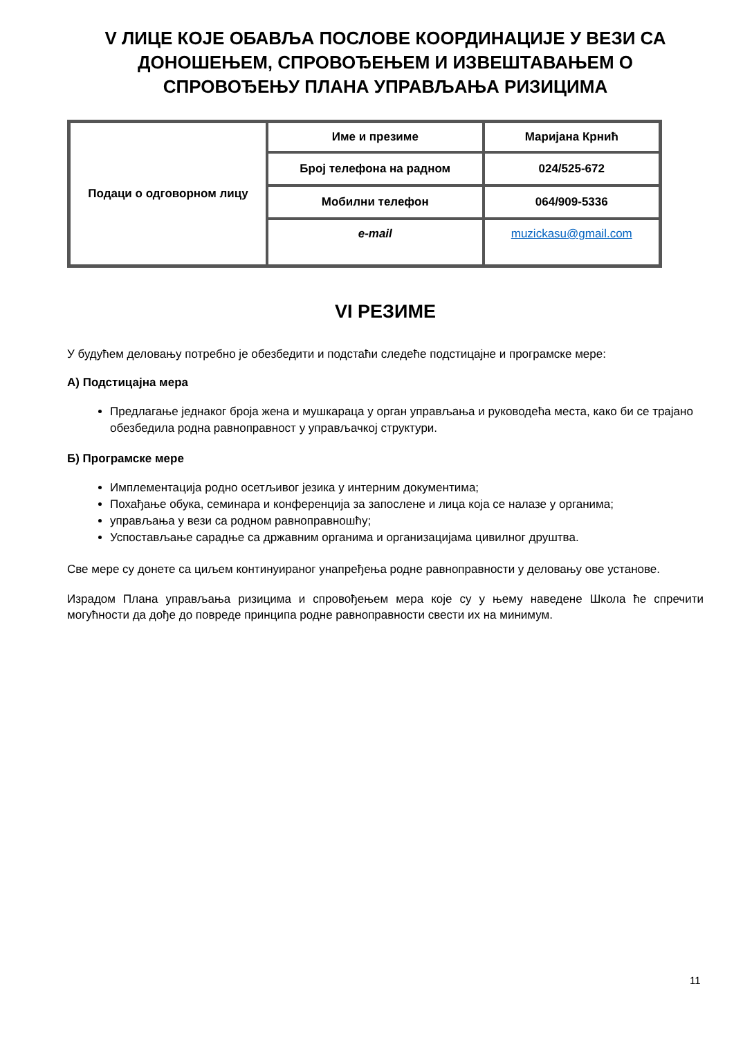V ЛИЦЕ КОЈЕ ОБАВЉА ПОСЛОВЕ КООРДИНАЦИЈЕ У ВЕЗИ СА ДОНОШЕЊЕМ, СПРОВОЂЕЊЕМ И ИЗВЕШТАВАЊЕМ О СПРОВОЂЕЊУ ПЛАНА УПРАВЉАЊА РИЗИЦИМА
| Подаци о одговорном лицу | Име и презиме | Маријана Крнић |
| | Број телефона на радном | 024/525-672 |
| | Мобилни телефон | 064/909-5336 |
| | e-mail | muzickasu@gmail.com |
VI РЕЗИМЕ
У будућем деловању потребно је обезбедити и подстаћи следеће подстицајне и програмске мере:
А) Подстицајна мера
Предлагање једнаког броја жена и мушкараца у орган управљања и руководећа места, како би се трајано обезбедила родна равноправност у управљачкој структури.
Б) Програмске мере
Имплементација родно осетљивог језика у интерним документима;
Похађање обука, семинара и конференција за запослене и лица која се налазе у органима;
управљања у вези са родном равноправношћу;
Успостављање сарадње са државним органима и организацијама цивилног друштва.
Све мере су донете са циљем континуираног унапређења родне равноправности у деловању ове установе.
Израдом Плана управљања ризицима и спровођењем мера које су у њему наведене Школа ће спречити могућности да дође до повреде принципа родне равноправности свести их на минимум.
11